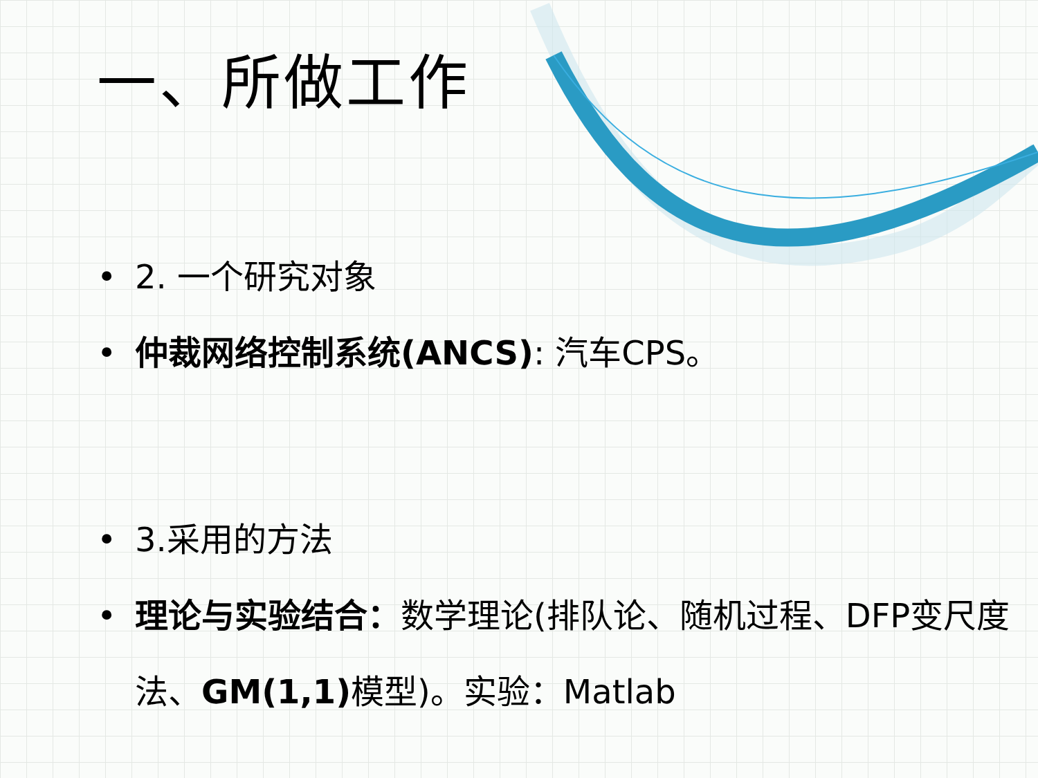一、所做工作
• 2. 一个研究对象
• 仲裁网络控制系统(ANCS): 汽车CPS。
• 3.采用的方法
• 理论与实验结合：数学理论(排队论、随机过程、DFP变尺度法、GM(1,1) 模型)。实验：Matlab